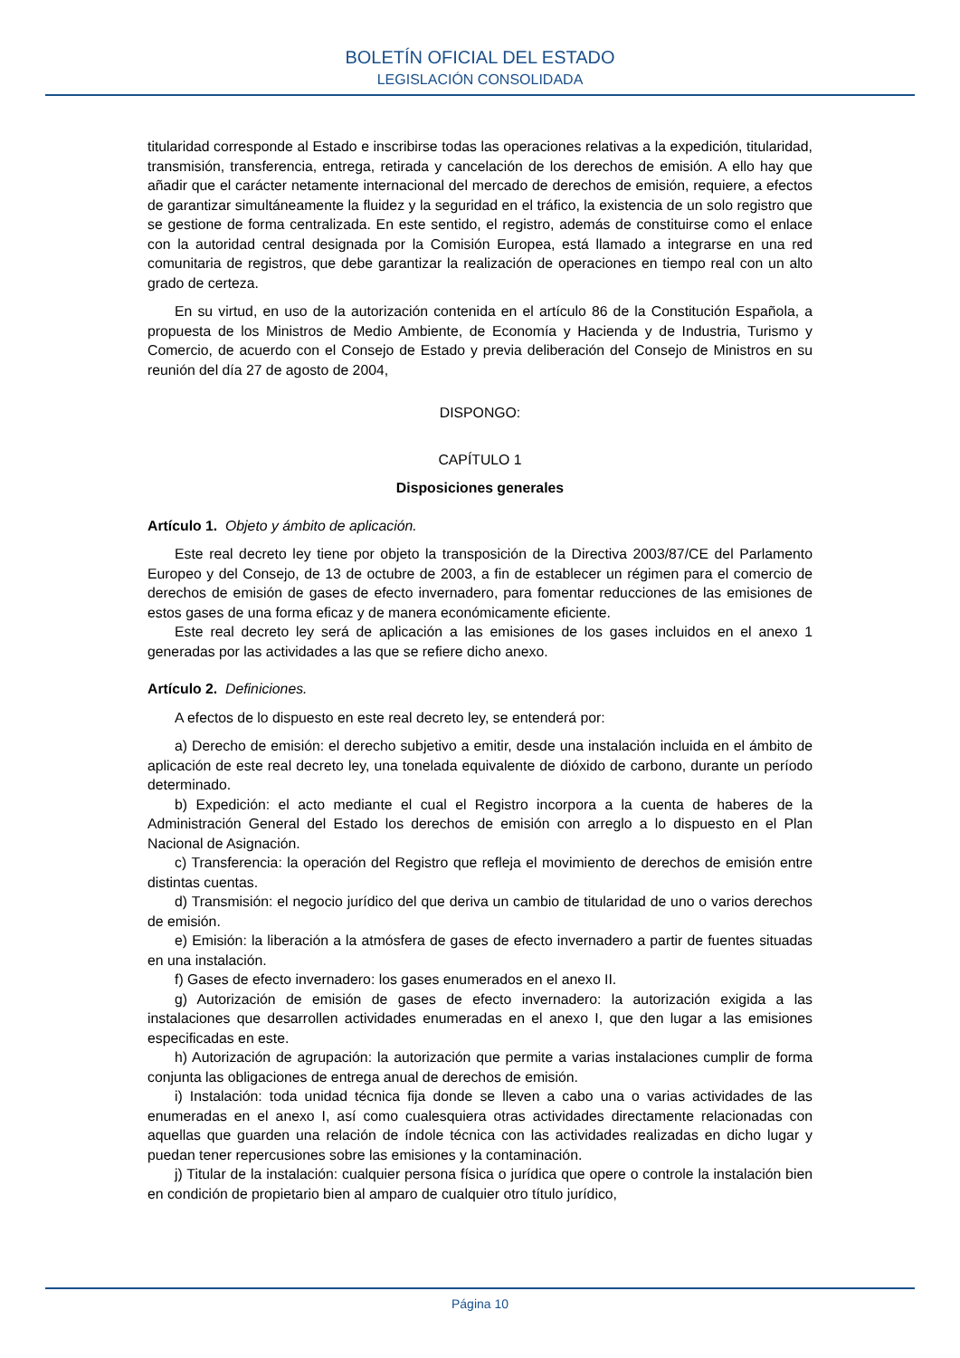BOLETÍN OFICIAL DEL ESTADO
LEGISLACIÓN CONSOLIDADA
titularidad corresponde al Estado e inscribirse todas las operaciones relativas a la expedición, titularidad, transmisión, transferencia, entrega, retirada y cancelación de los derechos de emisión. A ello hay que añadir que el carácter netamente internacional del mercado de derechos de emisión, requiere, a efectos de garantizar simultáneamente la fluidez y la seguridad en el tráfico, la existencia de un solo registro que se gestione de forma centralizada. En este sentido, el registro, además de constituirse como el enlace con la autoridad central designada por la Comisión Europea, está llamado a integrarse en una red comunitaria de registros, que debe garantizar la realización de operaciones en tiempo real con un alto grado de certeza.
En su virtud, en uso de la autorización contenida en el artículo 86 de la Constitución Española, a propuesta de los Ministros de Medio Ambiente, de Economía y Hacienda y de Industria, Turismo y Comercio, de acuerdo con el Consejo de Estado y previa deliberación del Consejo de Ministros en su reunión del día 27 de agosto de 2004,
DISPONGO:
CAPÍTULO 1
Disposiciones generales
Artículo 1. Objeto y ámbito de aplicación.
Este real decreto ley tiene por objeto la transposición de la Directiva 2003/87/CE del Parlamento Europeo y del Consejo, de 13 de octubre de 2003, a fin de establecer un régimen para el comercio de derechos de emisión de gases de efecto invernadero, para fomentar reducciones de las emisiones de estos gases de una forma eficaz y de manera económicamente eficiente.
Este real decreto ley será de aplicación a las emisiones de los gases incluidos en el anexo 1 generadas por las actividades a las que se refiere dicho anexo.
Artículo 2. Definiciones.
A efectos de lo dispuesto en este real decreto ley, se entenderá por:
a) Derecho de emisión: el derecho subjetivo a emitir, desde una instalación incluida en el ámbito de aplicación de este real decreto ley, una tonelada equivalente de dióxido de carbono, durante un período determinado.
b) Expedición: el acto mediante el cual el Registro incorpora a la cuenta de haberes de la Administración General del Estado los derechos de emisión con arreglo a lo dispuesto en el Plan Nacional de Asignación.
c) Transferencia: la operación del Registro que refleja el movimiento de derechos de emisión entre distintas cuentas.
d) Transmisión: el negocio jurídico del que deriva un cambio de titularidad de uno o varios derechos de emisión.
e) Emisión: la liberación a la atmósfera de gases de efecto invernadero a partir de fuentes situadas en una instalación.
f) Gases de efecto invernadero: los gases enumerados en el anexo II.
g) Autorización de emisión de gases de efecto invernadero: la autorización exigida a las instalaciones que desarrollen actividades enumeradas en el anexo I, que den lugar a las emisiones especificadas en este.
h) Autorización de agrupación: la autorización que permite a varias instalaciones cumplir de forma conjunta las obligaciones de entrega anual de derechos de emisión.
i) Instalación: toda unidad técnica fija donde se lleven a cabo una o varias actividades de las enumeradas en el anexo I, así como cualesquiera otras actividades directamente relacionadas con aquellas que guarden una relación de índole técnica con las actividades realizadas en dicho lugar y puedan tener repercusiones sobre las emisiones y la contaminación.
j) Titular de la instalación: cualquier persona física o jurídica que opere o controle la instalación bien en condición de propietario bien al amparo de cualquier otro título jurídico,
Página 10